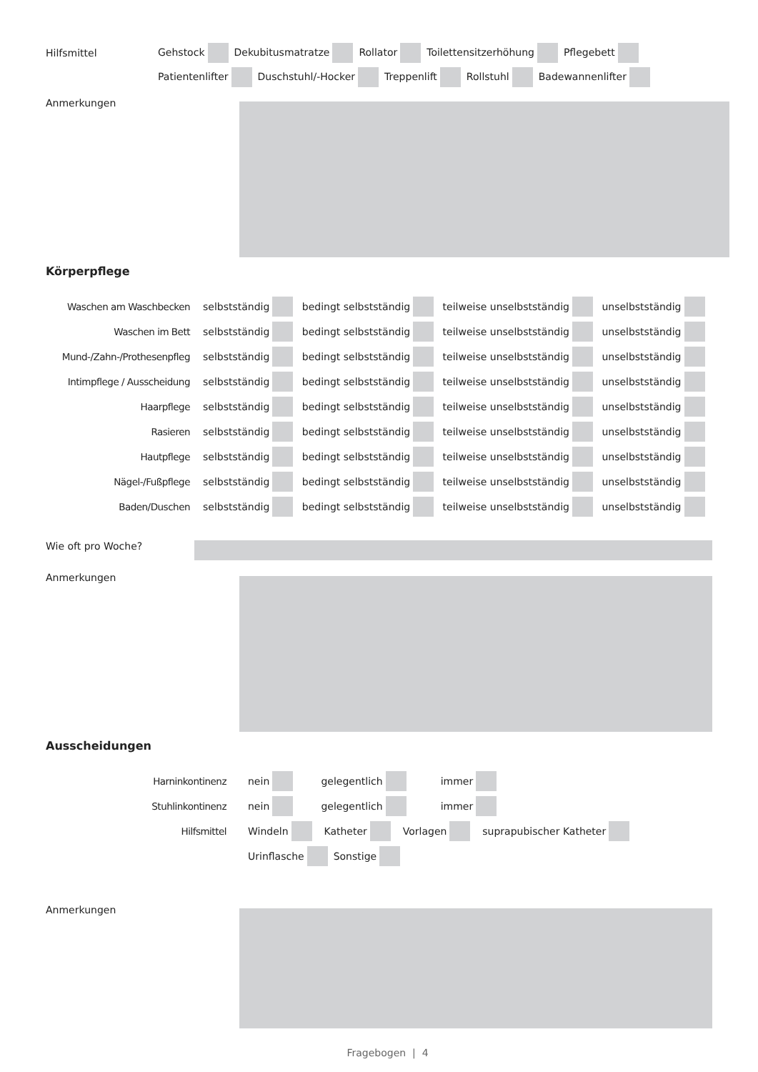Hilfsmittel
Gehstock Dekubitusmatratze Rollator Toilettensitzerhöhung Pflegebett
Patientenlifter Duschstuhl/-Hocker Treppenlift Rollstuhl Badewannenlifter
Anmerkungen
Körperpflege
Waschen am Waschbecken
selbstständig bedingt selbstständig teilweise unselbstständig unselbstständig
Waschen im Bett
selbstständig bedingt selbstständig teilweise unselbstständig unselbstständig
Mund-/Zahn-/Prothesenpfleg
selbstständig bedingt selbstständig teilweise unselbstständig unselbstständig
Intimpflege / Ausscheidung
selbstständig bedingt selbstständig teilweise unselbstständig unselbstständig
Haarpflege
selbstständig bedingt selbstständig teilweise unselbstständig unselbstständig
Rasieren
selbstständig bedingt selbstständig teilweise unselbstständig unselbstständig
Hautpflege
selbstständig bedingt selbstständig teilweise unselbstständig unselbstständig
Nägel-/Fußpflege
selbstständig bedingt selbstständig teilweise unselbstständig unselbstständig
Baden/Duschen
selbstständig bedingt selbstständig teilweise unselbstständig unselbstständig
Wie oft pro Woche?
Anmerkungen
Ausscheidungen
Harninkontinenz
nein gelegentlich immer
Stuhlinkontinenz
nein gelegentlich immer
Hilfsmittel
Windeln Katheter Vorlagen suprapubischer Katheter
Urinflasche Sonstige
Anmerkungen
Fragebogen | 4